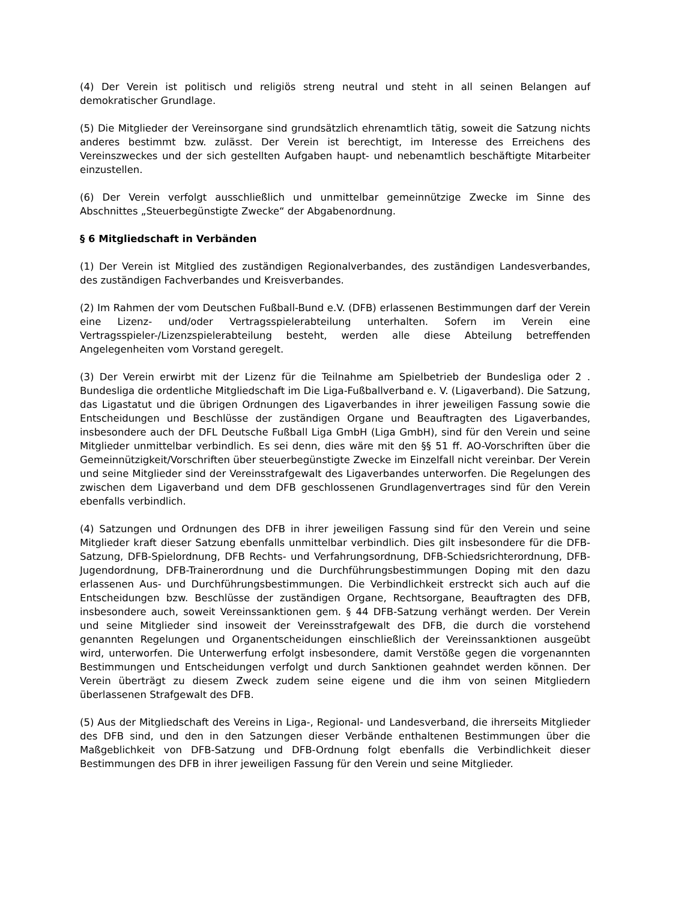(4) Der Verein ist politisch und religiös streng neutral und steht in all seinen Belangen auf demokratischer Grundlage.
(5) Die Mitglieder der Vereinsorgane sind grundsätzlich ehrenamtlich tätig, soweit die Satzung nichts anderes bestimmt bzw. zulässt. Der Verein ist berechtigt, im Interesse des Erreichens des Vereinszweckes und der sich gestellten Aufgaben haupt- und nebenamtlich beschäftigte Mitarbeiter einzustellen.
(6) Der Verein verfolgt ausschließlich und unmittelbar gemeinnützige Zwecke im Sinne des Abschnittes „Steuerbegünstigte Zwecke“ der Abgabenordnung.
§ 6 Mitgliedschaft in Verbänden
(1) Der Verein ist Mitglied des zuständigen Regionalverbandes, des zuständigen Landesverbandes, des zuständigen Fachverbandes und Kreisverbandes.
(2) Im Rahmen der vom Deutschen Fußball-Bund e.V. (DFB) erlassenen Bestimmungen darf der Verein eine Lizenz- und/oder Vertragsspielerabteilung unterhalten. Sofern im Verein eine Vertragsspieler-/Lizenzspielerabteilung besteht, werden alle diese Abteilung betreffenden Angelegenheiten vom Vorstand geregelt.
(3) Der Verein erwirbt mit der Lizenz für die Teilnahme am Spielbetrieb der Bundesliga oder 2 . Bundesliga die ordentliche Mitgliedschaft im Die Liga-Fußballverband e. V. (Ligaverband). Die Satzung, das Ligastatut und die übrigen Ordnungen des Ligaverbandes in ihrer jeweiligen Fassung sowie die Entscheidungen und Beschlüsse der zuständigen Organe und Beauftragten des Ligaverbandes, insbesondere auch der DFL Deutsche Fußball Liga GmbH (Liga GmbH), sind für den Verein und seine Mitglieder unmittelbar verbindlich. Es sei denn, dies wäre mit den §§ 51 ff. AO-Vorschriften über die Gemeinnützigkeit/Vorschriften über steuerbegünstigte Zwecke im Einzelfall nicht vereinbar. Der Verein und seine Mitglieder sind der Vereinsstrafgewalt des Ligaverbandes unterworfen. Die Regelungen des zwischen dem Ligaverband und dem DFB geschlossenen Grundlagenvertrages sind für den Verein ebenfalls verbindlich.
(4) Satzungen und Ordnungen des DFB in ihrer jeweiligen Fassung sind für den Verein und seine Mitglieder kraft dieser Satzung ebenfalls unmittelbar verbindlich. Dies gilt insbesondere für die DFB-Satzung, DFB-Spielordnung, DFB Rechts- und Verfahrungsordnung, DFB-Schiedsrichterordnung, DFB-Jugendordnung, DFB-Trainerordnung und die Durchführungsbestimmungen Doping mit den dazu erlassenen Aus- und Durchführungsbestimmungen. Die Verbindlichkeit erstreckt sich auch auf die Entscheidungen bzw. Beschlüsse der zuständigen Organe, Rechtsorgane, Beauftragten des DFB, insbesondere auch, soweit Vereinssanktionen gem. § 44 DFB-Satzung verhängt werden. Der Verein und seine Mitglieder sind insoweit der Vereinsstrafgewalt des DFB, die durch die vorstehend genannten Regelungen und Organentscheidungen einschließlich der Vereinssanktionen ausgeübt wird, unterworfen. Die Unterwerfung erfolgt insbesondere, damit Verstöße gegen die vorgenannten Bestimmungen und Entscheidungen verfolgt und durch Sanktionen geahndet werden können. Der Verein überträgt zu diesem Zweck zudem seine eigene und die ihm von seinen Mitgliedern überlassenen Strafgewalt des DFB.
(5) Aus der Mitgliedschaft des Vereins in Liga-, Regional- und Landesverband, die ihrerseits Mitglieder des DFB sind, und den in den Satzungen dieser Verbände enthaltenen Bestimmungen über die Maßgeblichkeit von DFB-Satzung und DFB-Ordnung folgt ebenfalls die Verbindlichkeit dieser Bestimmungen des DFB in ihrer jeweiligen Fassung für den Verein und seine Mitglieder.